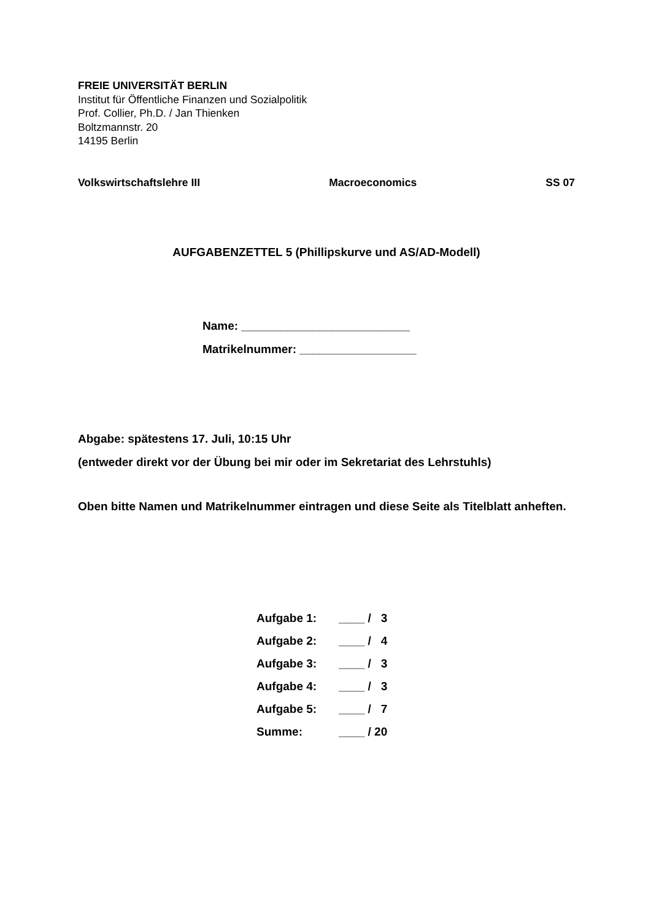FREIE UNIVERSITÄT BERLIN
Institut für Öffentliche Finanzen und Sozialpolitik
Prof. Collier, Ph.D. / Jan Thienken
Boltzmannstr. 20
14195 Berlin
Volkswirtschaftslehre III Macroeconomics SS 07
AUFGABENZETTEL 5 (Phillipskurve und AS/AD-Modell)
Name: __________________________
Matrikelnummer: __________________
Abgabe: spätestens 17. Juli, 10:15 Uhr
(entweder direkt vor der Übung bei mir oder im Sekretariat des Lehrstuhls)
Oben bitte Namen und Matrikelnummer eintragen und diese Seite als Titelblatt anheften.
| Aufgabe 1: | ____ / 3 |
| Aufgabe 2: | ____ / 4 |
| Aufgabe 3: | ____ / 3 |
| Aufgabe 4: | ____ / 3 |
| Aufgabe 5: | ____ / 7 |
| Summe: | ____ / 20 |